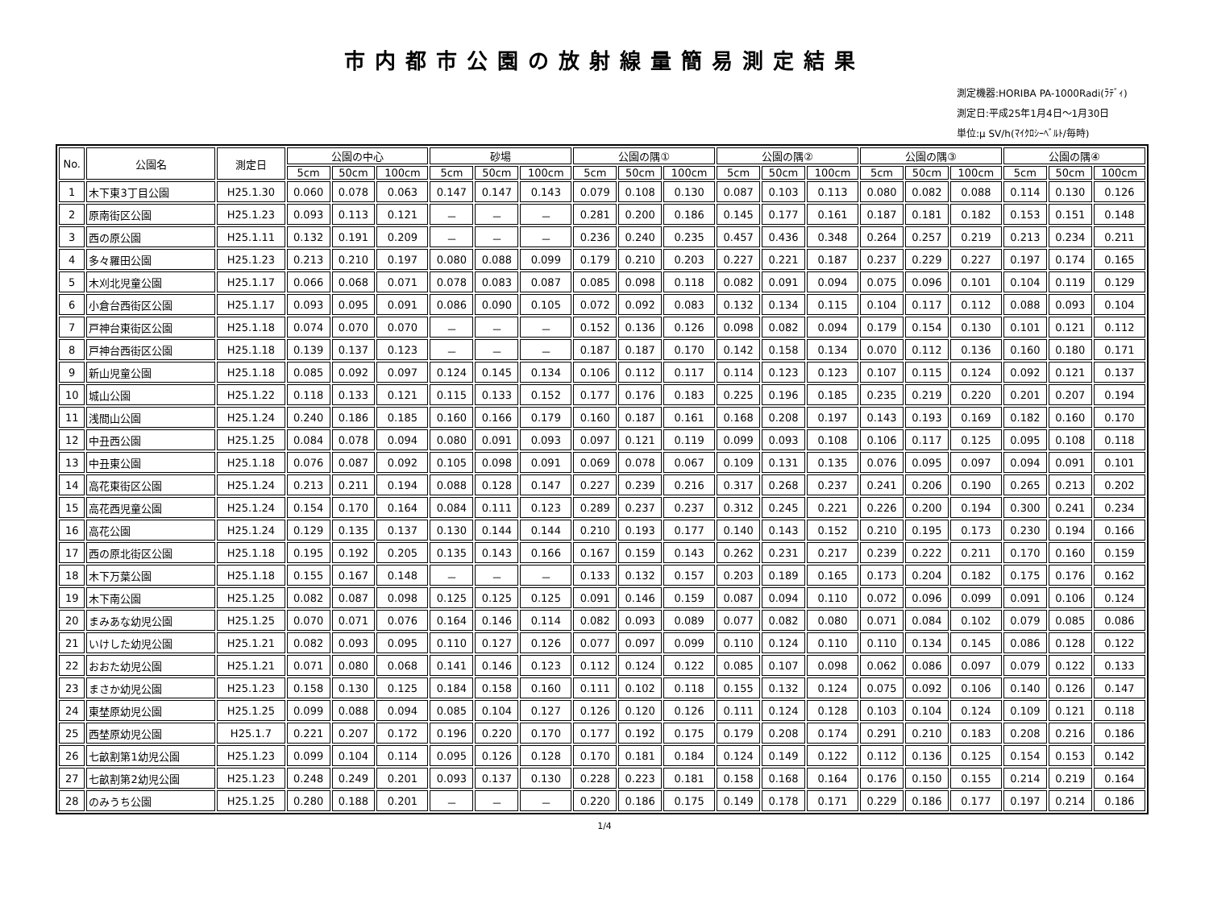市内都市公園の放射線量簡易測定結果
測定機器:HORIBA PA-1000Radi(ﾗﾃﾞｨ)
測定日:平成25年1月4日～1月30日
単位:μ SV/h(ﾏｲｸﾛｼｰﾍﾞﾙﾄ/毎時)
| No. | 公園名 | 測定日 | 公園の中心 | | | 砂場 | | | 公園の隅① | | | 公園の隅② | | | 公園の隅③ | | | 公園の隅④ | | |
| --- | --- | --- | --- | --- | --- | --- | --- | --- | --- | --- | --- | --- | --- | --- | --- | --- | --- | --- | --- | --- |
| | | | 5cm | 50cm | 100cm | 5cm | 50cm | 100cm | 5cm | 50cm | 100cm | 5cm | 50cm | 100cm | 5cm | 50cm | 100cm | 5cm | 50cm | 100cm |
| 1 | 木下東3丁目公園 | H25.1.30 | 0.060 | 0.078 | 0.063 | 0.147 | 0.147 | 0.143 | 0.079 | 0.108 | 0.130 | 0.087 | 0.103 | 0.113 | 0.080 | 0.082 | 0.088 | 0.114 | 0.130 | 0.126 |
| 2 | 原南街区公園 | H25.1.23 | 0.093 | 0.113 | 0.121 | － | － | － | 0.281 | 0.200 | 0.186 | 0.145 | 0.177 | 0.161 | 0.187 | 0.181 | 0.182 | 0.153 | 0.151 | 0.148 |
| 3 | 西の原公園 | H25.1.11 | 0.132 | 0.191 | 0.209 | － | － | － | 0.236 | 0.240 | 0.235 | 0.457 | 0.436 | 0.348 | 0.264 | 0.257 | 0.219 | 0.213 | 0.234 | 0.211 |
| 4 | 多々羅田公園 | H25.1.23 | 0.213 | 0.210 | 0.197 | 0.080 | 0.088 | 0.099 | 0.179 | 0.210 | 0.203 | 0.227 | 0.221 | 0.187 | 0.237 | 0.229 | 0.227 | 0.197 | 0.174 | 0.165 |
| 5 | 木刈北児童公園 | H25.1.17 | 0.066 | 0.068 | 0.071 | 0.078 | 0.083 | 0.087 | 0.085 | 0.098 | 0.118 | 0.082 | 0.091 | 0.094 | 0.075 | 0.096 | 0.101 | 0.104 | 0.119 | 0.129 |
| 6 | 小倉台西街区公園 | H25.1.17 | 0.093 | 0.095 | 0.091 | 0.086 | 0.090 | 0.105 | 0.072 | 0.092 | 0.083 | 0.132 | 0.134 | 0.115 | 0.104 | 0.117 | 0.112 | 0.088 | 0.093 | 0.104 |
| 7 | 戸神台東街区公園 | H25.1.18 | 0.074 | 0.070 | 0.070 | － | － | － | 0.152 | 0.136 | 0.126 | 0.098 | 0.082 | 0.094 | 0.179 | 0.154 | 0.130 | 0.101 | 0.121 | 0.112 |
| 8 | 戸神台西街区公園 | H25.1.18 | 0.139 | 0.137 | 0.123 | － | － | － | 0.187 | 0.187 | 0.170 | 0.142 | 0.158 | 0.134 | 0.070 | 0.112 | 0.136 | 0.160 | 0.180 | 0.171 |
| 9 | 新山児童公園 | H25.1.18 | 0.085 | 0.092 | 0.097 | 0.124 | 0.145 | 0.134 | 0.106 | 0.112 | 0.117 | 0.114 | 0.123 | 0.123 | 0.107 | 0.115 | 0.124 | 0.092 | 0.121 | 0.137 |
| 10 | 城山公園 | H25.1.22 | 0.118 | 0.133 | 0.121 | 0.115 | 0.133 | 0.152 | 0.177 | 0.176 | 0.183 | 0.225 | 0.196 | 0.185 | 0.235 | 0.219 | 0.220 | 0.201 | 0.207 | 0.194 |
| 11 | 浅間山公園 | H25.1.24 | 0.240 | 0.186 | 0.185 | 0.160 | 0.166 | 0.179 | 0.160 | 0.187 | 0.161 | 0.168 | 0.208 | 0.197 | 0.143 | 0.193 | 0.169 | 0.182 | 0.160 | 0.170 |
| 12 | 中丑西公園 | H25.1.25 | 0.084 | 0.078 | 0.094 | 0.080 | 0.091 | 0.093 | 0.097 | 0.121 | 0.119 | 0.099 | 0.093 | 0.108 | 0.106 | 0.117 | 0.125 | 0.095 | 0.108 | 0.118 |
| 13 | 中丑東公園 | H25.1.18 | 0.076 | 0.087 | 0.092 | 0.105 | 0.098 | 0.091 | 0.069 | 0.078 | 0.067 | 0.109 | 0.131 | 0.135 | 0.076 | 0.095 | 0.097 | 0.094 | 0.091 | 0.101 |
| 14 | 高花東街区公園 | H25.1.24 | 0.213 | 0.211 | 0.194 | 0.088 | 0.128 | 0.147 | 0.227 | 0.239 | 0.216 | 0.317 | 0.268 | 0.237 | 0.241 | 0.206 | 0.190 | 0.265 | 0.213 | 0.202 |
| 15 | 高花西児童公園 | H25.1.24 | 0.154 | 0.170 | 0.164 | 0.084 | 0.111 | 0.123 | 0.289 | 0.237 | 0.237 | 0.312 | 0.245 | 0.221 | 0.226 | 0.200 | 0.194 | 0.300 | 0.241 | 0.234 |
| 16 | 高花公園 | H25.1.24 | 0.129 | 0.135 | 0.137 | 0.130 | 0.144 | 0.144 | 0.210 | 0.193 | 0.177 | 0.140 | 0.143 | 0.152 | 0.210 | 0.195 | 0.173 | 0.230 | 0.194 | 0.166 |
| 17 | 西の原北街区公園 | H25.1.18 | 0.195 | 0.192 | 0.205 | 0.135 | 0.143 | 0.166 | 0.167 | 0.159 | 0.143 | 0.262 | 0.231 | 0.217 | 0.239 | 0.222 | 0.211 | 0.170 | 0.160 | 0.159 |
| 18 | 木下万葉公園 | H25.1.18 | 0.155 | 0.167 | 0.148 | － | － | － | 0.133 | 0.132 | 0.157 | 0.203 | 0.189 | 0.165 | 0.173 | 0.204 | 0.182 | 0.175 | 0.176 | 0.162 |
| 19 | 木下南公園 | H25.1.25 | 0.082 | 0.087 | 0.098 | 0.125 | 0.125 | 0.125 | 0.091 | 0.146 | 0.159 | 0.087 | 0.094 | 0.110 | 0.072 | 0.096 | 0.099 | 0.091 | 0.106 | 0.124 |
| 20 | まみあな幼児公園 | H25.1.25 | 0.070 | 0.071 | 0.076 | 0.164 | 0.146 | 0.114 | 0.082 | 0.093 | 0.089 | 0.077 | 0.082 | 0.080 | 0.071 | 0.084 | 0.102 | 0.079 | 0.085 | 0.086 |
| 21 | いけした幼児公園 | H25.1.21 | 0.082 | 0.093 | 0.095 | 0.110 | 0.127 | 0.126 | 0.077 | 0.097 | 0.099 | 0.110 | 0.124 | 0.110 | 0.110 | 0.134 | 0.145 | 0.086 | 0.128 | 0.122 |
| 22 | おおた幼児公園 | H25.1.21 | 0.071 | 0.080 | 0.068 | 0.141 | 0.146 | 0.123 | 0.112 | 0.124 | 0.122 | 0.085 | 0.107 | 0.098 | 0.062 | 0.086 | 0.097 | 0.079 | 0.122 | 0.133 |
| 23 | まさか幼児公園 | H25.1.23 | 0.158 | 0.130 | 0.125 | 0.184 | 0.158 | 0.160 | 0.111 | 0.102 | 0.118 | 0.155 | 0.132 | 0.124 | 0.075 | 0.092 | 0.106 | 0.140 | 0.126 | 0.147 |
| 24 | 東埜原幼児公園 | H25.1.25 | 0.099 | 0.088 | 0.094 | 0.085 | 0.104 | 0.127 | 0.126 | 0.120 | 0.126 | 0.111 | 0.124 | 0.128 | 0.103 | 0.104 | 0.124 | 0.109 | 0.121 | 0.118 |
| 25 | 西埜原幼児公園 | H25.1.7 | 0.221 | 0.207 | 0.172 | 0.196 | 0.220 | 0.170 | 0.177 | 0.192 | 0.175 | 0.179 | 0.208 | 0.174 | 0.291 | 0.210 | 0.183 | 0.208 | 0.216 | 0.186 |
| 26 | 七畝割第1幼児公園 | H25.1.23 | 0.099 | 0.104 | 0.114 | 0.095 | 0.126 | 0.128 | 0.170 | 0.181 | 0.184 | 0.124 | 0.149 | 0.122 | 0.112 | 0.136 | 0.125 | 0.154 | 0.153 | 0.142 |
| 27 | 七畝割第2幼児公園 | H25.1.23 | 0.248 | 0.249 | 0.201 | 0.093 | 0.137 | 0.130 | 0.228 | 0.223 | 0.181 | 0.158 | 0.168 | 0.164 | 0.176 | 0.150 | 0.155 | 0.214 | 0.219 | 0.164 |
| 28 | のみうち公園 | H25.1.25 | 0.280 | 0.188 | 0.201 | － | － | － | 0.220 | 0.186 | 0.175 | 0.149 | 0.178 | 0.171 | 0.229 | 0.186 | 0.177 | 0.197 | 0.214 | 0.186 |
1/4